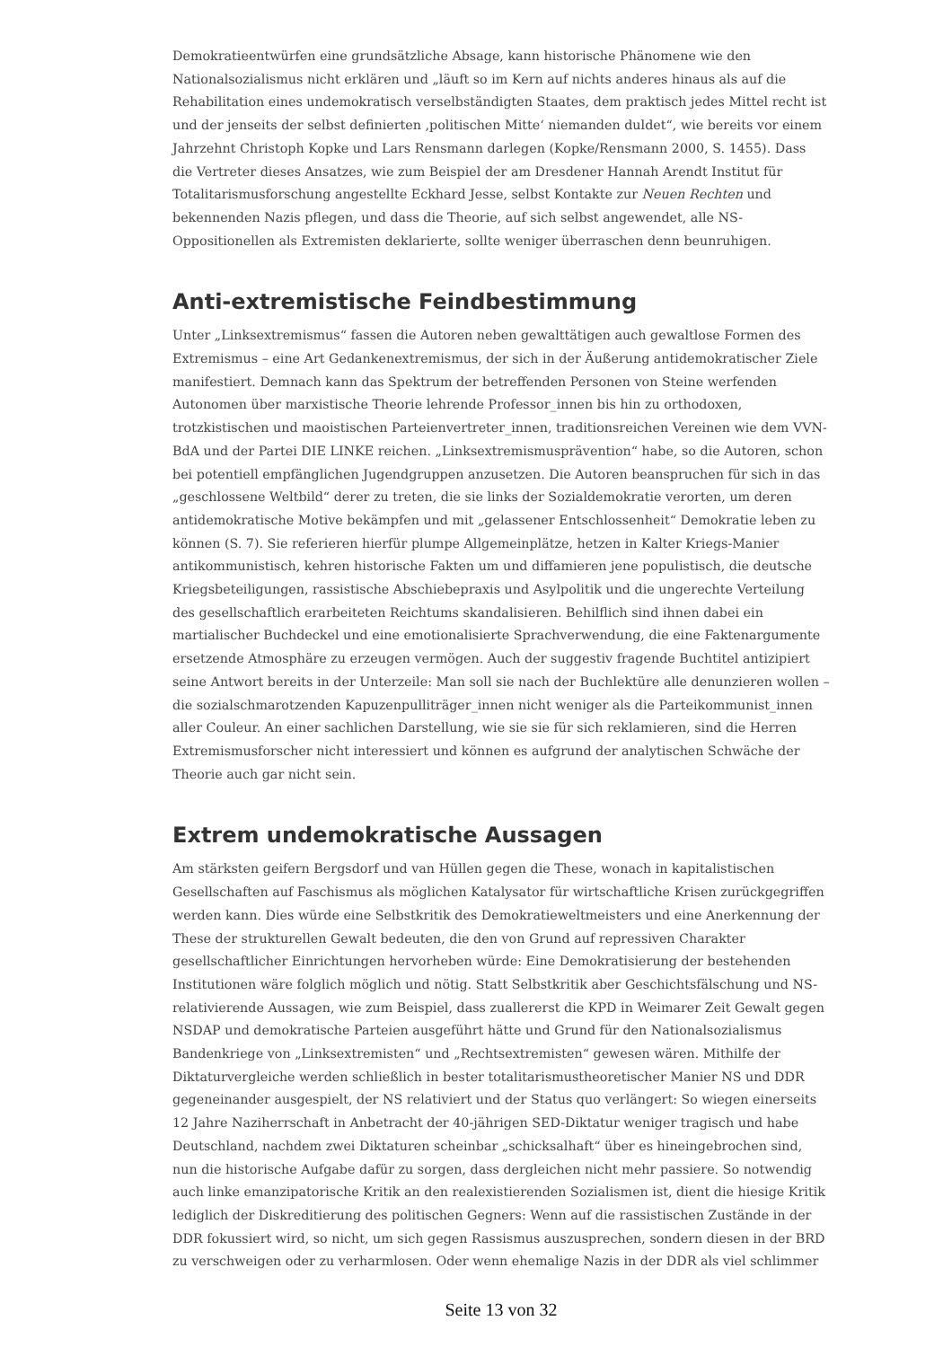Demokratieentwürfen eine grundsätzliche Absage, kann historische Phänomene wie den Nationalsozialismus nicht erklären und „läuft so im Kern auf nichts anderes hinaus als auf die Rehabilitation eines undemokratisch verselbständigten Staates, dem praktisch jedes Mittel recht ist und der jenseits der selbst definierten ‚politischen Mitte‘ niemanden duldet“, wie bereits vor einem Jahrzehnt Christoph Kopke und Lars Rensmann darlegen (Kopke/Rensmann 2000, S. 1455). Dass die Vertreter dieses Ansatzes, wie zum Beispiel der am Dresdener Hannah Arendt Institut für Totalitarismusforschung angestellte Eckhard Jesse, selbst Kontakte zur Neuen Rechten und bekennenden Nazis pflegen, und dass die Theorie, auf sich selbst angewendet, alle NS-Oppositionellen als Extremisten deklarierte, sollte weniger überraschen denn beunruhigen.
Anti-extremistische Feindbestimmung
Unter „Linksextremismus“ fassen die Autoren neben gewalttätigen auch gewaltlose Formen des Extremismus – eine Art Gedankenextremismus, der sich in der Äußerung antidemokratischer Ziele manifestiert. Demnach kann das Spektrum der betreffenden Personen von Steine werfenden Autonomen über marxistische Theorie lehrende Professor_innen bis hin zu orthodoxen, trotzkistischen und maoistischen Parteienvertreter_innen, traditionsreichen Vereinen wie dem VVN-BdA und der Partei DIE LINKE reichen. „Linksextremismusprävention“ habe, so die Autoren, schon bei potentiell empfänglichen Jugendgruppen anzusetzen. Die Autoren beanspruchen für sich in das „geschlossene Weltbild“ derer zu treten, die sie links der Sozialdemokratie verorten, um deren antidemokratische Motive bekämpfen und mit „gelassener Entschlossenheit“ Demokratie leben zu können (S. 7). Sie referieren hierfür plumpe Allgemeinplätze, hetzen in Kalter Kriegs-Manier antikommunistisch, kehren historische Fakten um und diffamieren jene populistisch, die deutsche Kriegsbeteiligungen, rassistische Abschiebepraxis und Asylpolitik und die ungerechte Verteilung des gesellschaftlich erarbeiteten Reichtums skandalisieren. Behilflich sind ihnen dabei ein martialischer Buchdeckel und eine emotionalisierte Sprachverwendung, die eine Faktenargumente ersetzende Atmosphäre zu erzeugen vermögen. Auch der suggestiv fragende Buchtitel antizipiert seine Antwort bereits in der Unterzeile: Man soll sie nach der Buchlektüre alle denunzieren wollen – die sozialschmarotzenden Kapuzenpulliträger_innen nicht weniger als die Parteikommunist_innen aller Couleur. An einer sachlichen Darstellung, wie sie sie für sich reklamieren, sind die Herren Extremismusforscher nicht interessiert und können es aufgrund der analytischen Schwäche der Theorie auch gar nicht sein.
Extrem undemokratische Aussagen
Am stärksten geifern Bergsdorf und van Hüllen gegen die These, wonach in kapitalistischen Gesellschaften auf Faschismus als möglichen Katalysator für wirtschaftliche Krisen zurückgegriffen werden kann. Dies würde eine Selbstkritik des Demokratieweltmeisters und eine Anerkennung der These der strukturellen Gewalt bedeuten, die den von Grund auf repressiven Charakter gesellschaftlicher Einrichtungen hervorheben würde: Eine Demokratisierung der bestehenden Institutionen wäre folglich möglich und nötig. Statt Selbstkritik aber Geschichtsfälschung und NS-relativierende Aussagen, wie zum Beispiel, dass zuallererst die KPD in Weimarer Zeit Gewalt gegen NSDAP und demokratische Parteien ausgeführt hätte und Grund für den Nationalsozialismus Bandenkriege von „Linksextremisten“ und „Rechtsextremisten“ gewesen wären. Mithilfe der Diktaturvergleiche werden schließlich in bester totalitarismustheoretischer Manier NS und DDR gegeneinander ausgespielt, der NS relativiert und der Status quo verlängert: So wiegen einerseits 12 Jahre Naziherrschaft in Anbetracht der 40-jährigen SED-Diktatur weniger tragisch und habe Deutschland, nachdem zwei Diktaturen scheinbar „schicksalhaft“ über es hineingebrochen sind, nun die historische Aufgabe dafür zu sorgen, dass dergleichen nicht mehr passiere. So notwendig auch linke emanzipatorische Kritik an den realexistierenden Sozialismen ist, dient die hiesige Kritik lediglich der Diskreditierung des politischen Gegners: Wenn auf die rassistischen Zustände in der DDR fokussiert wird, so nicht, um sich gegen Rassismus auszusprechen, sondern diesen in der BRD zu verschweigen oder zu verharmlosen. Oder wenn ehemalige Nazis in der DDR als viel schlimmer
Seite 13 von 32